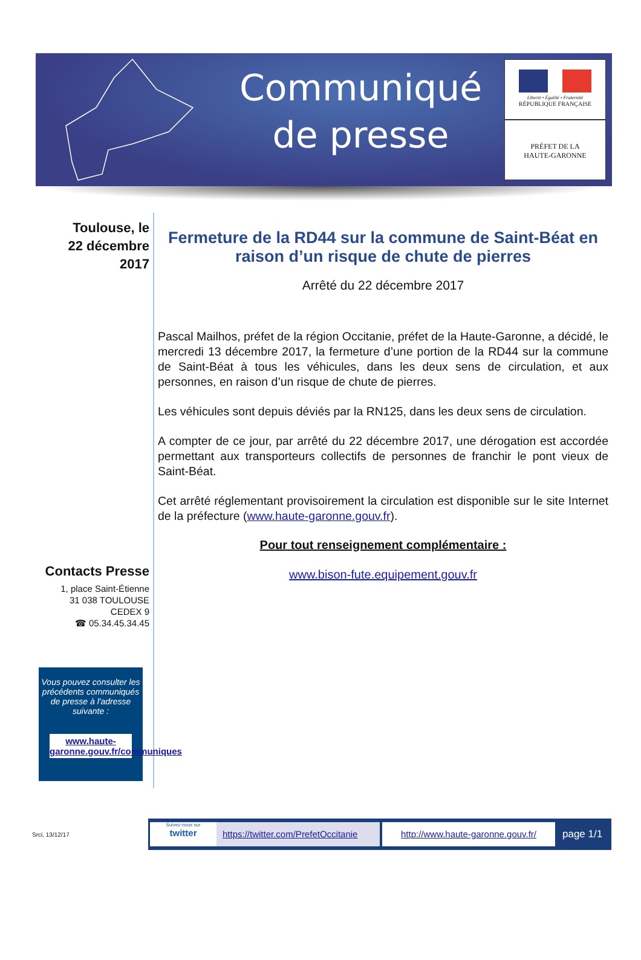Communiqué
de presse
Liberté • Égalité • Fraternité
RÉPUBLIQUE FRANÇAISE
PRÉFET DE LA
HAUTE-GARONNE
Toulouse, le
22 décembre 2017
Contacts Presse
1, place Saint-Étienne
31 038 TOULOUSE
CEDEX 9
☎ 05.34.45.34.45
Vous pouvez consulter les précédents communiqués de presse à l'adresse suivante :
www.haute-garonne.gouv.fr/communiques
Fermeture de la RD44 sur la commune de Saint-Béat en raison d’un risque de chute de pierres
Arrêté du 22 décembre 2017
Pascal Mailhos, préfet de la région Occitanie, préfet de la Haute-Garonne, a décidé, le mercredi 13 décembre 2017, la fermeture d’une portion de la RD44 sur la commune de Saint-Béat à tous les véhicules, dans les deux sens de circulation, et aux personnes, en raison d’un risque de chute de pierres.
Les véhicules sont depuis déviés par la RN125, dans les deux sens de circulation.
A compter de ce jour, par arrêté du 22 décembre 2017, une dérogation est accordée permettant aux transporteurs collectifs de personnes de franchir le pont vieux de Saint-Béat.
Cet arrêté réglementant provisoirement la circulation est disponible sur le site Internet de la préfecture (www.haute-garonne.gouv.fr).
Pour tout renseignement complémentaire :
www.bison-fute.equipement.gouv.fr
Srci, 13/12/17
Suivez-nous sur
twitter
https://twitter.com/PrefetOccitanie
http://www.haute-garonne.gouv.fr/
page 1/1